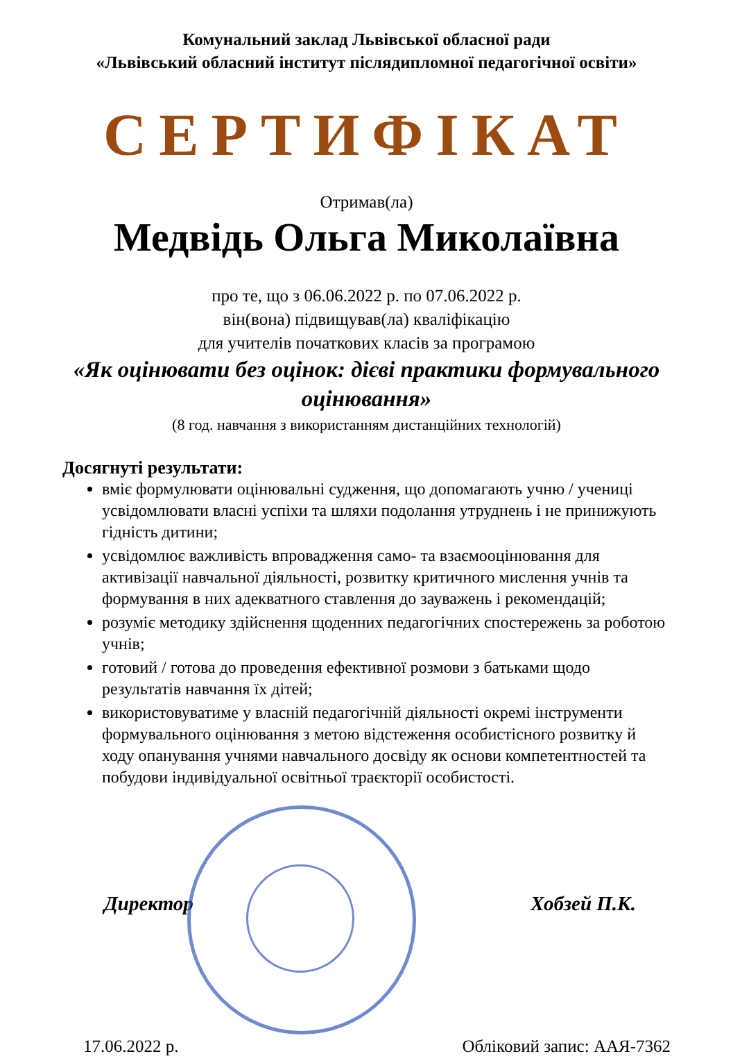Комунальний заклад Львівської обласної ради
«Львівський обласний інститут післядипломної педагогічної освіти»
СЕРТИФІКАТ
Отримав(ла)
Медвідь Ольга Миколаївна
про те, що з 06.06.2022 р. по 07.06.2022 р.
він(вона) підвищував(ла) кваліфікацію
для учителів початкових класів за програмою
«Як оцінювати без оцінок: дієві практики формувального оцінювання»
(8 год. навчання з використанням дистанційних технологій)
Досягнуті результати:
вміє формулювати оцінювальні судження, що допомагають учню / учениці усвідомлювати власні успіхи та шляхи подолання утруднень і не принижують гідність дитини;
усвідомлює важливість впровадження само- та взаємооцінювання для активізації навчальної діяльності, розвитку критичного мислення учнів та формування в них адекватного ставлення до зауважень і рекомендацій;
розуміє методику здійснення щоденних педагогічних спостережень за роботою учнів;
готовий / готова до проведення ефективної розмови з батьками щодо результатів навчання їх дітей;
використовуватиме у власній педагогічній діяльності окремі інструменти формувального оцінювання з метою відстеження особистісного розвитку й ходу опанування учнями навчального досвіду як основи компетентностей та побудови індивідуальної освітньої траєкторії особистості.
Директор Хобзей П.К.
17.06.2022 р. Обліковий запис: ААЯ-7362